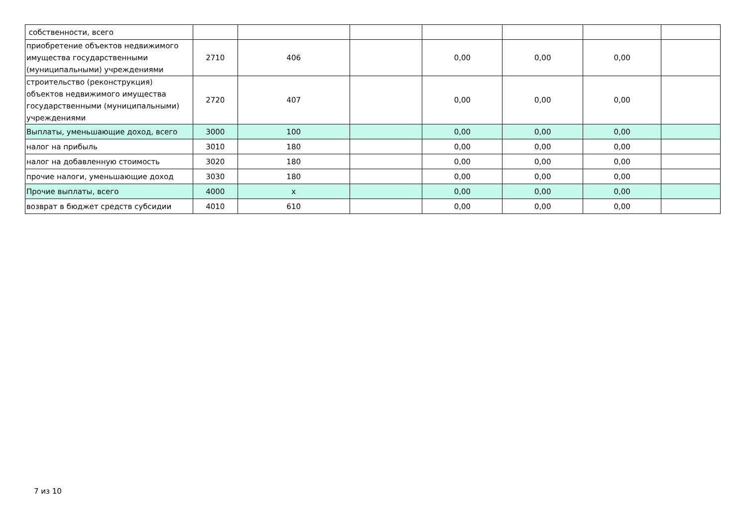| собственности, всего | | | | | | | |
| приобретение объектов недвижимого имущества государственными (муниципальными) учреждениями | 2710 | 406 | | 0,00 | 0,00 | 0,00 | |
| строительство (реконструкция) объектов недвижимого имущества государственными (муниципальными) учреждениями | 2720 | 407 | | 0,00 | 0,00 | 0,00 | |
| Выплаты, уменьшающие доход, всего | 3000 | 100 | | 0,00 | 0,00 | 0,00 | |
| налог на прибыль | 3010 | 180 | | 0,00 | 0,00 | 0,00 | |
| налог на добавленную стоимость | 3020 | 180 | | 0,00 | 0,00 | 0,00 | |
| прочие налоги, уменьшающие доход | 3030 | 180 | | 0,00 | 0,00 | 0,00 | |
| Прочие выплаты, всего | 4000 | x | | 0,00 | 0,00 | 0,00 | |
| возврат в бюджет средств субсидии | 4010 | 610 | | 0,00 | 0,00 | 0,00 | |
7 из 10